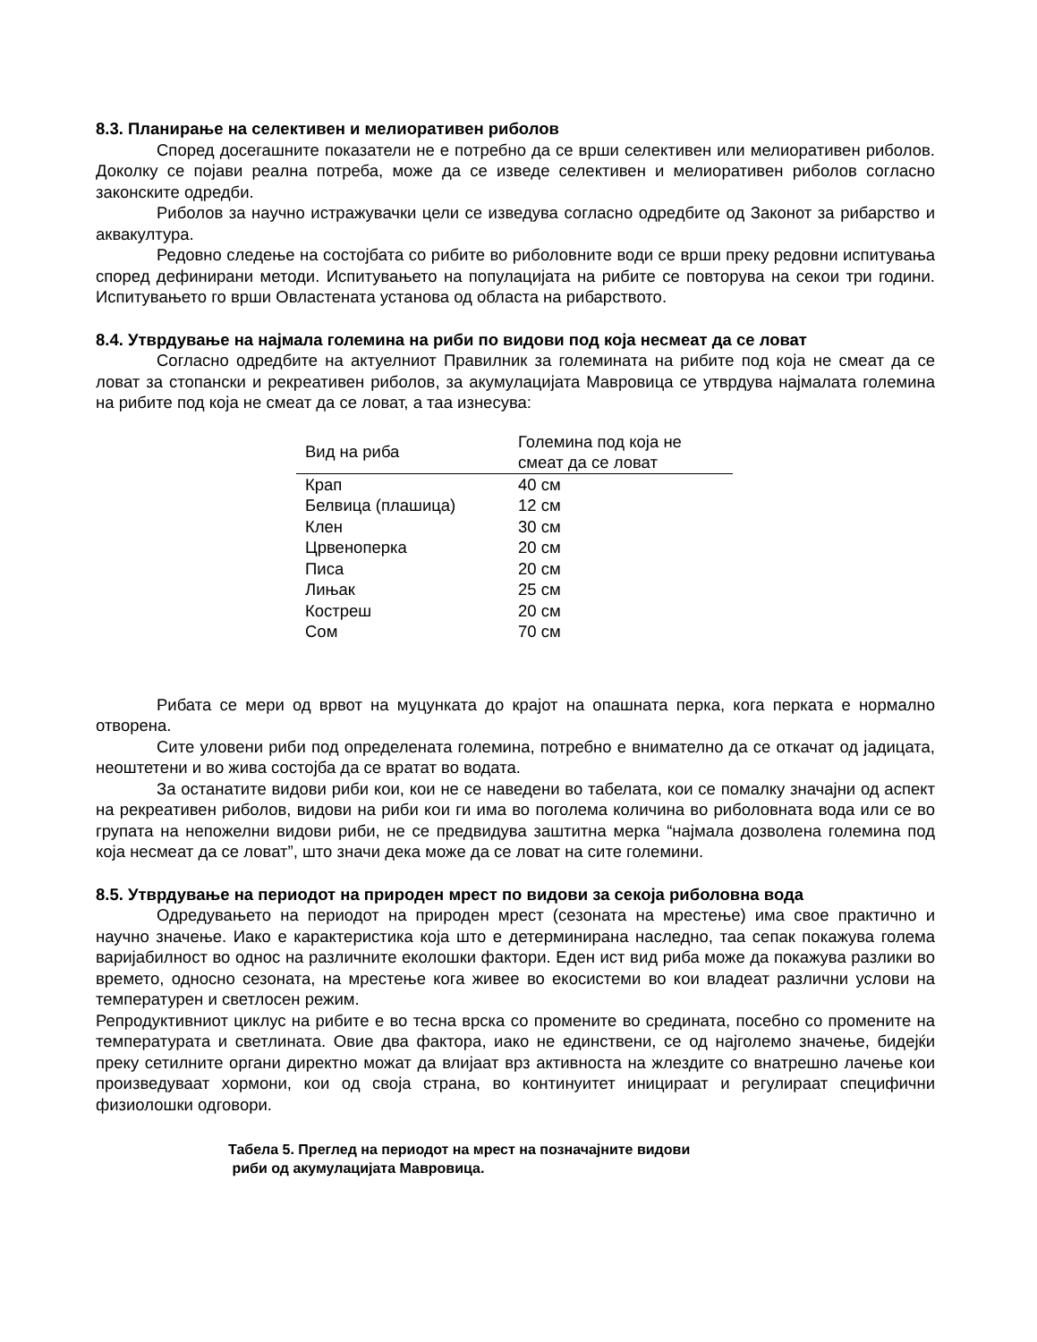8.3. Планирање на селективен и мелиоративен риболов
Според досегашните показатели не е потребно да се врши селективен или мелиоративен риболов. Доколку се појави реална потреба, може да се изведе селективен и мелиоративен риболов согласно законските одредби.
Риболов за научно истражувачки цели се изведува согласно одредбите од Законот за рибарство и аквакултура.
Редовно следење на состојбата со рибите во риболовните води се врши преку редовни испитувања според дефинирани методи. Испитувањето на популацијата на рибите се повторува на секои три години. Испитувањето го врши Овластената установа од областа на рибарството.
8.4. Утврдување на најмала големина на риби по видови под која несмеат да се ловат
Согласно одредбите на актуелниот Правилник за големината на рибите под која не смеат да се ловат за стопански и рекреативен риболов, за акумулацијата Мавровица се утврдува најмалата големина на рибите под која не смеат да се ловат, а таа изнесува:
| Вид на риба | Големина под која не смеат да се ловат |
| --- | --- |
| Крап | 40 см |
| Белвица (плашица) | 12 см |
| Клен | 30 см |
| Црвеноперка | 20 см |
| Писа | 20 см |
| Лињак | 25 см |
| Костреш | 20 см |
| Сом | 70 см |
Рибата се мери од врвот на муцунката до крајот на опашната перка, кога перката е нормално отворена.
Сите уловени риби под определената големина, потребно е внимателно да се откачат од јадицата, неоштетени и во жива состојба да се вратат во водата.
За останатите видови риби кои, кои не се наведени во табелата, кои се помалку значајни од аспект на рекреативен риболов, видови на риби кои ги има во поголема количина во риболовната вода или се во групата на непожелни видови риби, не се предвидува заштитна мерка “најмала дозволена големина под која несмеат да се ловат”, што значи дека може да се ловат на сите големини.
8.5. Утврдување на периодот на природен мрест по видови за секоја риболовна вода
Одредувањето на периодот на природен мрест (сезоната на мрестење) има свое практично и научно значење. Иако е карактеристика која што е детерминирана наследно, таа сепак покажува голема варијабилност во однос на различните еколошки фактори. Еден ист вид риба може да покажува разлики во времето, односно сезоната, на мрестење кога живее во екосистеми во кои владеат различни услови на температурен и светлосен режим.
Репродуктивниот циклус на рибите е во тесна врска со промените во средината, посебно со промените на температурата и светлината. Овие два фактора, иако не единствени, се од најголемо значење, бидејќи преку сетилните органи директно можат да влијаат врз активноста на жлездите со внатрешно лачење кои произведуваат хормони, кои од своја страна, во континуитет иницираат и регулираат специфични физиолошки одговори.
Табела 5. Преглед на периодот на мрест на позначајните видови
риби од акумулацијата Мавровица.